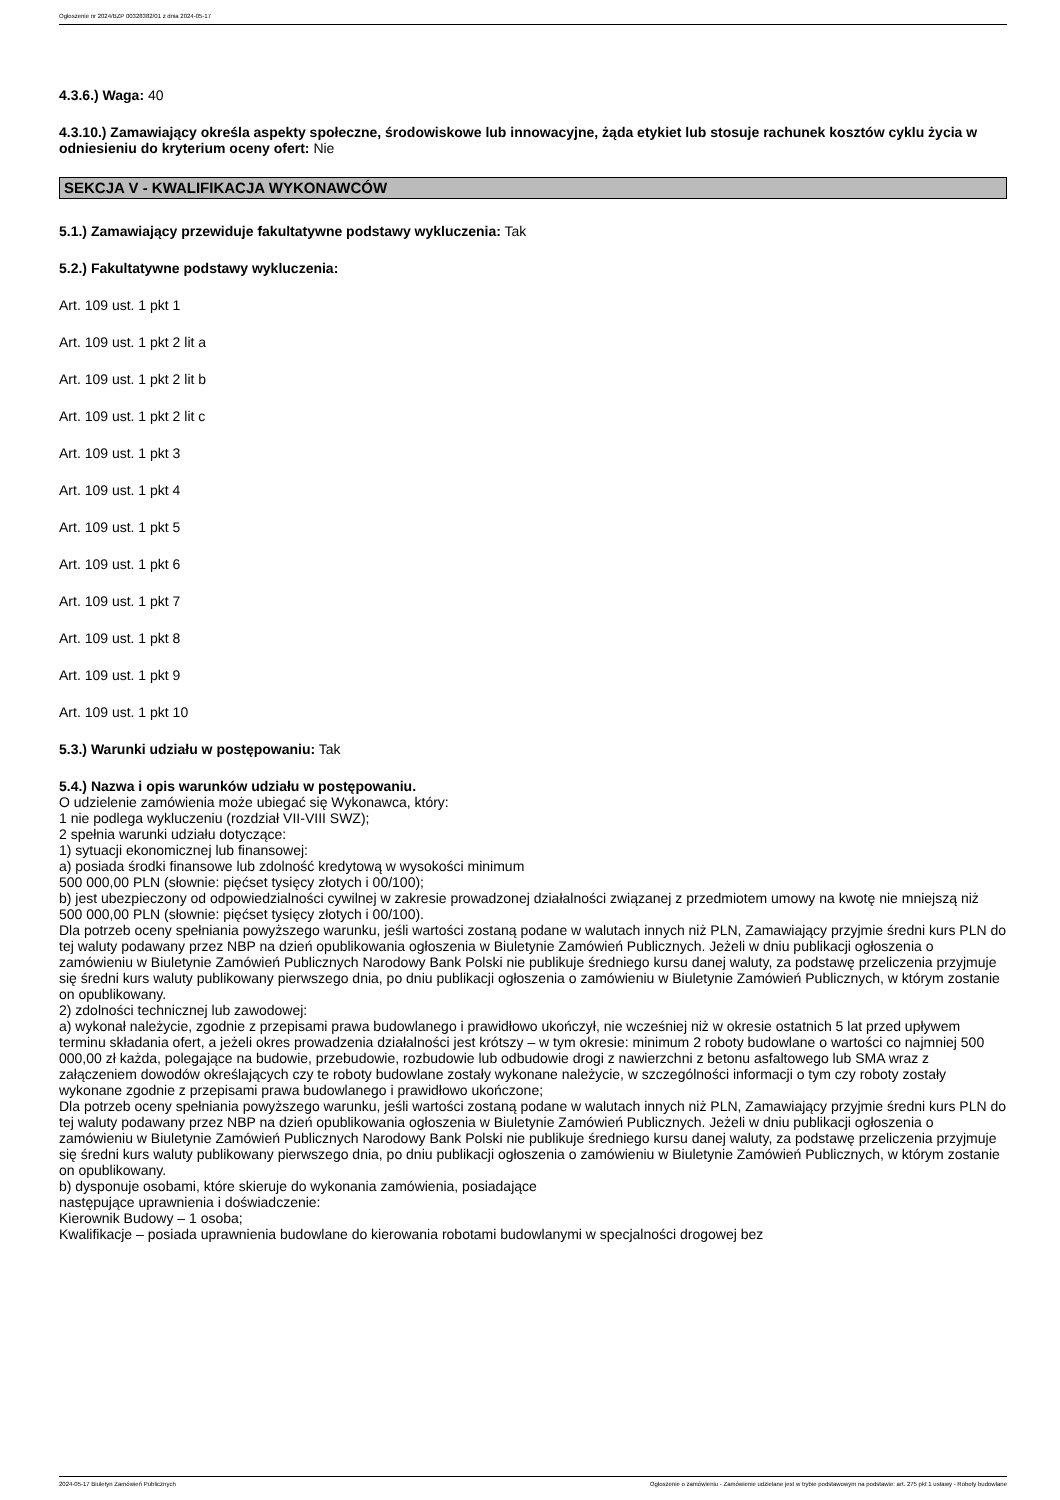Ogłoszenie nr 2024/BZP 00328382/01 z dnia 2024-05-17
4.3.6.) Waga: 40
4.3.10.) Zamawiający określa aspekty społeczne, środowiskowe lub innowacyjne, żąda etykiet lub stosuje rachunek kosztów cyklu życia w odniesieniu do kryterium oceny ofert: Nie
SEKCJA V - KWALIFIKACJA WYKONAWCÓW
5.1.) Zamawiający przewiduje fakultatywne podstawy wykluczenia: Tak
5.2.) Fakultatywne podstawy wykluczenia:
Art. 109 ust. 1 pkt 1
Art. 109 ust. 1 pkt 2 lit a
Art. 109 ust. 1 pkt 2 lit b
Art. 109 ust. 1 pkt 2 lit c
Art. 109 ust. 1 pkt 3
Art. 109 ust. 1 pkt 4
Art. 109 ust. 1 pkt 5
Art. 109 ust. 1 pkt 6
Art. 109 ust. 1 pkt 7
Art. 109 ust. 1 pkt 8
Art. 109 ust. 1 pkt 9
Art. 109 ust. 1 pkt 10
5.3.) Warunki udziału w postępowaniu: Tak
5.4.) Nazwa i opis warunków udziału w postępowaniu.
O udzielenie zamówienia może ubiegać się Wykonawca, który:
1 nie podlega wykluczeniu (rozdział VII-VIII SWZ);
2 spełnia warunki udziału dotyczące:
1) sytuacji ekonomicznej lub finansowej:
a) posiada środki finansowe lub zdolność kredytową w wysokości minimum
500 000,00 PLN (słownie: pięćset tysięcy złotych i 00/100);
b) jest ubezpieczony od odpowiedzialności cywilnej w zakresie prowadzonej działalności związanej z przedmiotem umowy na kwotę nie mniejszą niż
500 000,00 PLN (słownie: pięćset tysięcy złotych i 00/100).
Dla potrzeb oceny spełniania powyższego warunku, jeśli wartości zostaną podane w walutach innych niż PLN, Zamawiający przyjmie średni kurs PLN do tej waluty podawany przez NBP na dzień opublikowania ogłoszenia w Biuletynie Zamówień Publicznych. Jeżeli w dniu publikacji ogłoszenia o zamówieniu w Biuletynie Zamówień Publicznych Narodowy Bank Polski nie publikuje średniego kursu danej waluty, za podstawę przeliczenia przyjmuje się średni kurs waluty publikowany pierwszego dnia, po dniu publikacji ogłoszenia o zamówieniu w Biuletynie Zamówień Publicznych, w którym zostanie on opublikowany.
2) zdolności technicznej lub zawodowej:
a) wykonał należycie, zgodnie z przepisami prawa budowlanego i prawidłowo ukończył, nie wcześniej niż w okresie ostatnich 5 lat przed upływem terminu składania ofert, a jeżeli okres prowadzenia działalności jest krótszy – w tym okresie: minimum 2 roboty budowlane o wartości co najmniej 500 000,00 zł każda, polegające na budowie, przebudowie, rozbudowie lub odbudowie drogi z nawierzchni z betonu asfaltowego lub SMA wraz z załączeniem dowodów określających czy te roboty budowlane zostały wykonane należycie, w szczególności informacji o tym czy roboty zostały wykonane zgodnie z przepisami prawa budowlanego i prawidłowo ukończone;
Dla potrzeb oceny spełniania powyższego warunku, jeśli wartości zostaną podane w walutach innych niż PLN, Zamawiający przyjmie średni kurs PLN do tej waluty podawany przez NBP na dzień opublikowania ogłoszenia w Biuletynie Zamówień Publicznych. Jeżeli w dniu publikacji ogłoszenia o zamówieniu w Biuletynie Zamówień Publicznych Narodowy Bank Polski nie publikuje średniego kursu danej waluty, za podstawę przeliczenia przyjmuje się średni kurs waluty publikowany pierwszego dnia, po dniu publikacji ogłoszenia o zamówieniu w Biuletynie Zamówień Publicznych, w którym zostanie on opublikowany.
b) dysponuje osobami, które skieruje do wykonania zamówienia, posiadające
następujące uprawnienia i doświadczenie:
Kierownik Budowy – 1 osoba;
Kwalifikacje – posiada uprawnienia budowlane do kierowania robotami budowlanymi w specjalności drogowej bez
2024-05-17 Biuletyn Zamówień Publicznych Ogłoszenie o zamówieniu - Zamówienie udzielane jest w trybie podstawowym na podstawie: art. 275 pkt 1 ustawy - Roboty budowlane